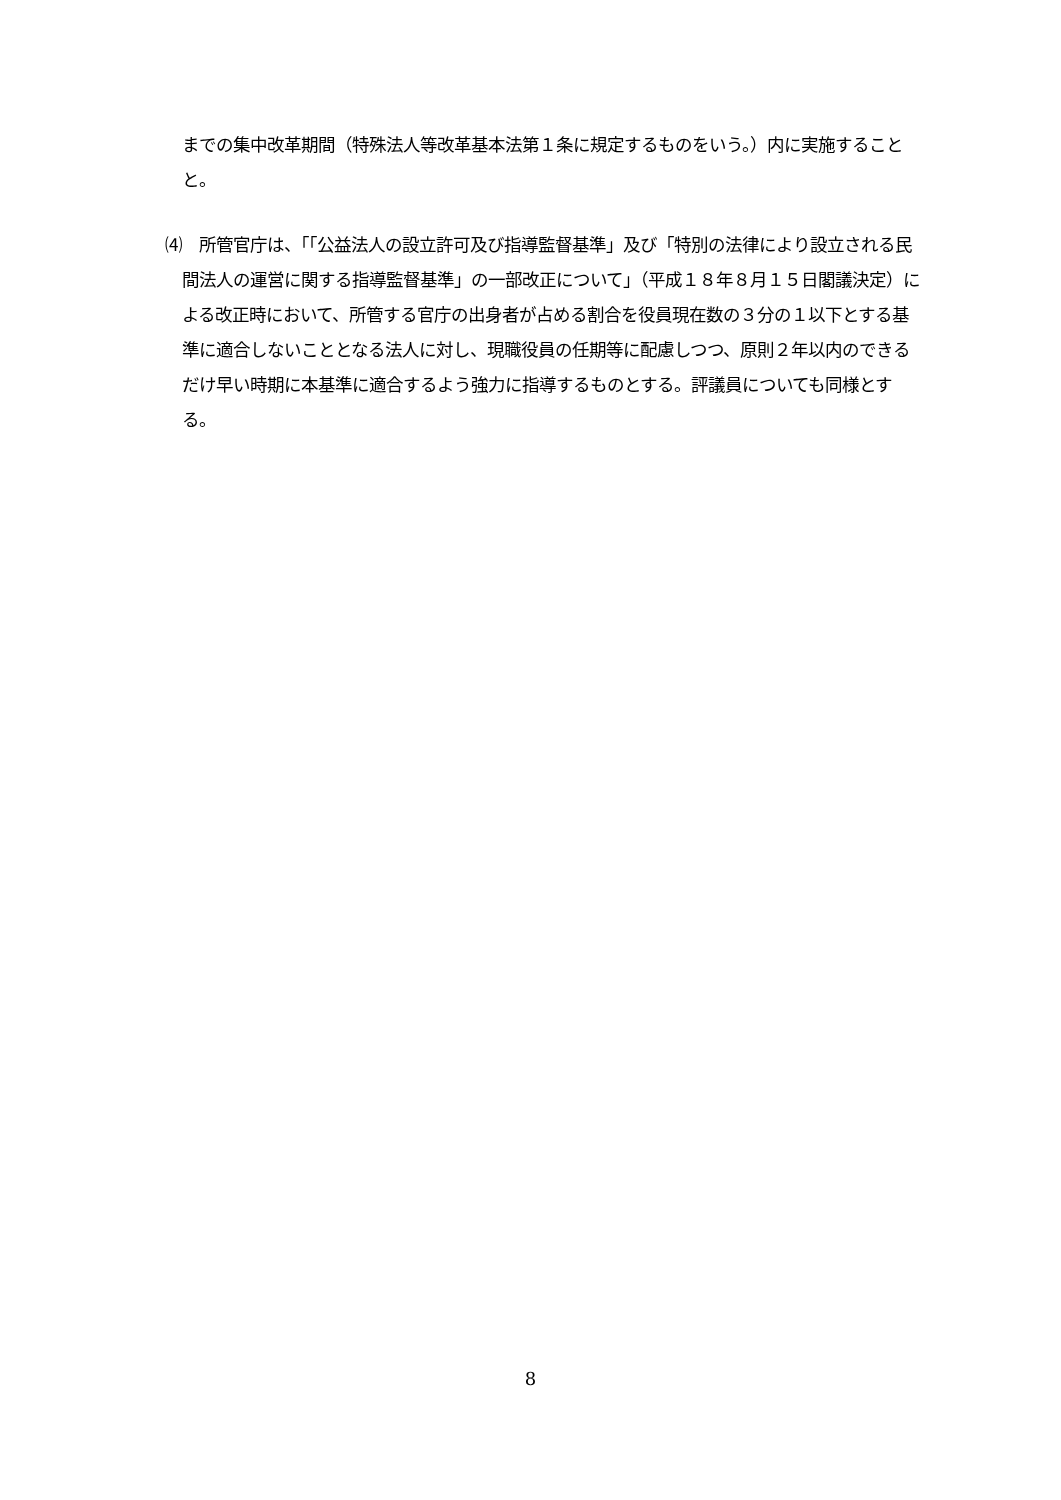までの集中改革期間（特殊法人等改革基本法第１条に規定するものをいう。）内に実施することと。
⑷　所管官庁は、「「公益法人の設立許可及び指導監督基準」及び「特別の法律により設立される民間法人の運営に関する指導監督基準」の一部改正について」（平成１８年８月１５日閣議決定）による改正時において、所管する官庁の出身者が占める割合を役員現在数の３分の１以下とする基準に適合しないこととなる法人に対し、現職役員の任期等に配慮しつつ、原則２年以内のできるだけ早い時期に本基準に適合するよう強力に指導するものとする。評議員についても同様とする。
8